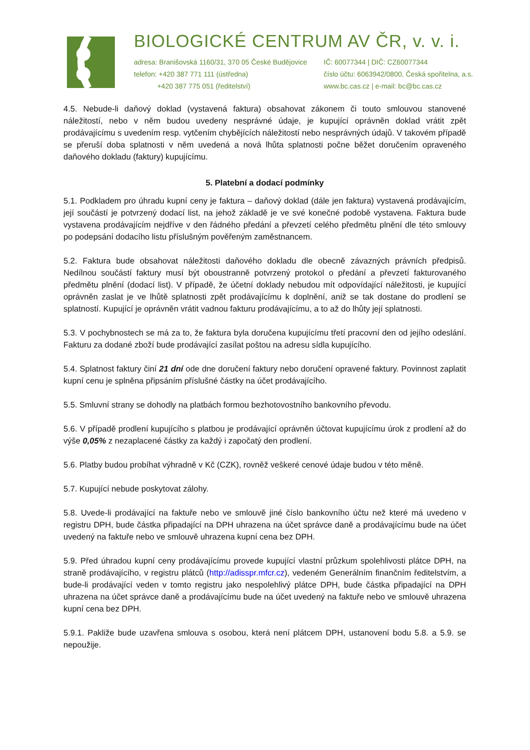BIOLOGICKÉ CENTRUM AV ČR, v. v. i.
adresa: Branišovská 1160/31, 370 05 České Budějovice
telefon: +420 387 771 111 (ústředna)
+420 387 775 051 (ředitelství)
IČ: 60077344 | DIČ: CZ60077344
číslo účtu: 6063942/0800, Česká spořitelna, a.s.
www.bc.cas.cz | e-mail: bc@bc.cas.cz
4.5. Nebude-li daňový doklad (vystavená faktura) obsahovat zákonem či touto smlouvou stanovené náležitostí, nebo v něm budou uvedeny nesprávné údaje, je kupující oprávněn doklad vrátit zpět prodávajícímu s uvedením resp. vytčením chybějících náležitostí nebo nesprávných údajů. V takovém případě se přeruší doba splatnosti v něm uvedená a nová lhůta splatnosti počne běžet doručením opraveného daňového dokladu (faktury) kupujícímu.
5. Platební a dodací podmínky
5.1. Podkladem pro úhradu kupní ceny je faktura – daňový doklad (dále jen faktura) vystavená prodávajícím, její součástí je potvrzený dodací list, na jehož základě je ve své konečné podobě vystavena. Faktura bude vystavena prodávajícím nejdříve v den řádného předání a převzetí celého předmětu plnění dle této smlouvy po podepsání dodacího listu příslušným pověřeným zaměstnancem.
5.2. Faktura bude obsahovat náležitosti daňového dokladu dle obecně závazných právních předpisů. Nedílnou součástí faktury musí být oboustranně potvrzený protokol o předání a převzetí fakturovaného předmětu plnění (dodací list). V případě, že účetní doklady nebudou mít odpovídající náležitosti, je kupující oprávněn zaslat je ve lhůtě splatnosti zpět prodávajícímu k doplnění, aniž se tak dostane do prodlení se splatností. Kupující je oprávněn vrátit vadnou fakturu prodávajícímu, a to až do lhůty její splatnosti.
5.3. V pochybnostech se má za to, že faktura byla doručena kupujícímu třetí pracovní den od jejího odeslání. Fakturu za dodané zboží bude prodávající zasílat poštou na adresu sídla kupujícího.
5.4. Splatnost faktury činí 21 dní ode dne doručení faktury nebo doručení opravené faktury. Povinnost zaplatit kupní cenu je splněna připsáním příslušné částky na účet prodávajícího.
5.5. Smluvní strany se dohodly na platbách formou bezhotovostního bankovního převodu.
5.6. V případě prodlení kupujícího s platbou je prodávající oprávněn účtovat kupujícímu úrok z prodlení až do výše 0,05% z nezaplacené částky za každý i započatý den prodlení.
5.6. Platby budou probíhat výhradně v Kč (CZK), rovněž veškeré cenové údaje budou v této měně.
5.7. Kupující nebude poskytovat zálohy.
5.8. Uvede-li prodávající na faktuře nebo ve smlouvě jiné číslo bankovního účtu než které má uvedeno v registru DPH, bude částka připadající na DPH uhrazena na účet správce daně a prodávajícímu bude na účet uvedený na faktuře nebo ve smlouvě uhrazena kupní cena bez DPH.
5.9. Před úhradou kupní ceny prodávajícímu provede kupující vlastní průzkum spolehlivosti plátce DPH, na straně prodávajícího, v registru plátců (http://adisspr.mfcr.cz), vedeném Generálním finančním ředitelstvím, a bude-li prodávající veden v tomto registru jako nespolehlivý plátce DPH, bude částka připadající na DPH uhrazena na účet správce daně a prodávajícímu bude na účet uvedený na faktuře nebo ve smlouvě uhrazena kupní cena bez DPH.
5.9.1. Pakliže bude uzavřena smlouva s osobou, která není plátcem DPH, ustanovení bodu 5.8. a 5.9. se nepoužije.